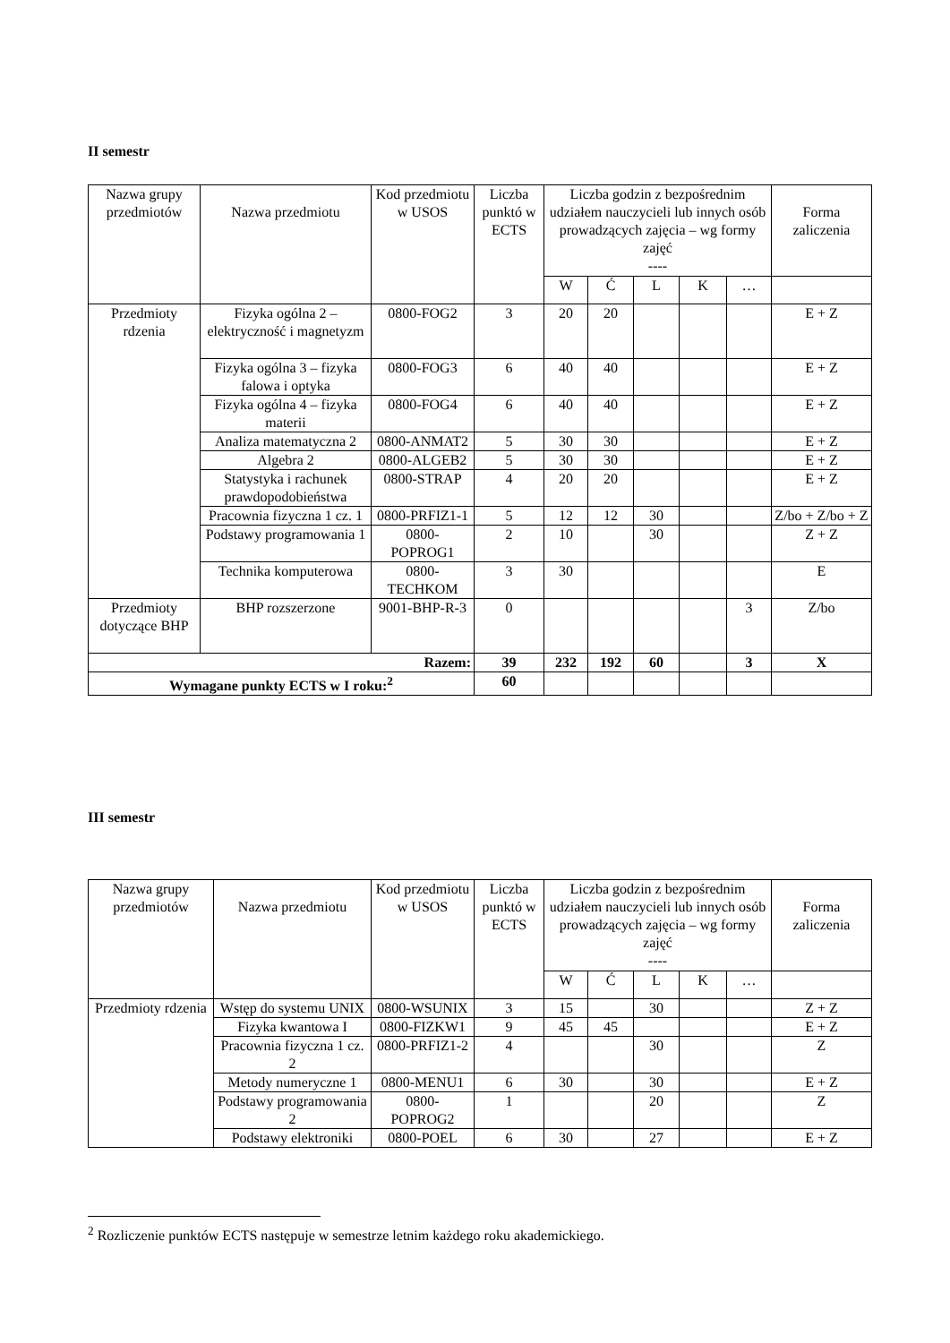II semestr
| Nazwa grupy przedmiotów | Nazwa przedmiotu | Kod przedmiotu w USOS | Liczba punktó w ECTS | Liczba godzin z bezpośrednim udziałem nauczycieli lub innych osób prowadzących zajęcia – wg formy zajęć ---- | | | | | Forma zaliczenia |
| --- | --- | --- | --- | --- | --- | --- | --- | --- | --- |
| | | | | W | Ć | L | K | … | |
| Przedmioty rdzenia | Fizyka ogólna 2 – elektryczność i magnetyzm | 0800-FOG2 | 3 | 20 | 20 | | | | E + Z |
| | Fizyka ogólna 3 – fizyka falowa i optyka | 0800-FOG3 | 6 | 40 | 40 | | | | E + Z |
| | Fizyka ogólna 4 – fizyka materii | 0800-FOG4 | 6 | 40 | 40 | | | | E + Z |
| | Analiza matematyczna 2 | 0800-ANMAT2 | 5 | 30 | 30 | | | | E + Z |
| | Algebra 2 | 0800-ALGEB2 | 5 | 30 | 30 | | | | E + Z |
| | Statystyka i rachunek prawdopodobieństwa | 0800-STRAP | 4 | 20 | 20 | | | | E + Z |
| | Pracownia fizyczna 1 cz. 1 | 0800-PRFIZ1-1 | 5 | 12 | 12 | 30 | | | Z/bo + Z/bo + Z |
| | Podstawy programowania 1 | 0800-POPROG1 | 2 | 10 | | 30 | | | Z + Z |
| | Technika komputerowa | 0800-TECHKOM | 3 | 30 | | | | | E |
| Przedmioty dotyczące BHP | BHP rozszerzone | 9001-BHP-R-3 | 0 | | | | | 3 | Z/bo |
| Razem: | | | 39 | 232 | 192 | 60 | | 3 | X |
| Wymagane punkty ECTS w I roku:<sup>2</sup> | | | 60 | | | | | | |
III semestr
| Nazwa grupy przedmiotów | Nazwa przedmiotu | Kod przedmiotu w USOS | Liczba punktó w ECTS | Liczba godzin z bezpośrednim udziałem nauczycieli lub innych osób prowadzących zajęcia – wg formy zajęć ---- | | | | | Forma zaliczenia |
| --- | --- | --- | --- | --- | --- | --- | --- | --- | --- |
| | | | | W | Ć | L | K | … | |
| Przedmioty rdzenia | Wstęp do systemu UNIX | 0800-WSUNIX | 3 | 15 | | 30 | | | Z + Z |
| | Fizyka kwantowa I | 0800-FIZKW1 | 9 | 45 | 45 | | | | E + Z |
| | Pracownia fizyczna 1 cz. 2 | 0800-PRFIZ1-2 | 4 | | | 30 | | | Z |
| | Metody numeryczne 1 | 0800-MENU1 | 6 | 30 | | 30 | | | E + Z |
| | Podstawy programowania 2 | 0800-POPROG2 | 1 | | | 20 | | | Z |
| | Podstawy elektroniki | 0800-POEL | 6 | 30 | | 27 | | | E + Z |
<sup>2</sup> Rozliczenie punktów ECTS następuje w semestrze letnim każdego roku akademickiego.